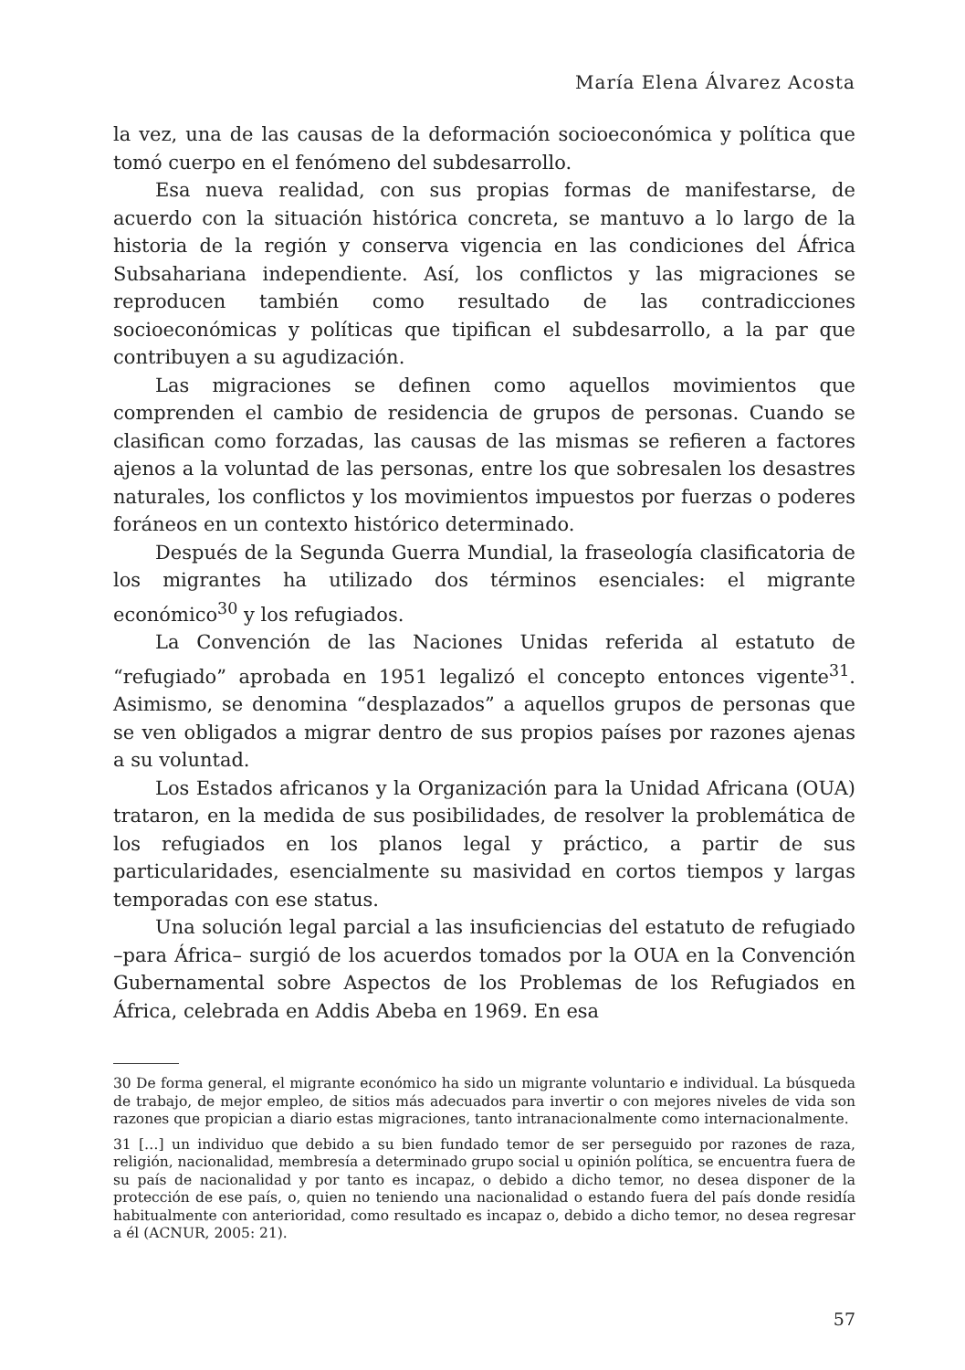María Elena Álvarez Acosta
la vez, una de las causas de la deformación socioeconómica y política que tomó cuerpo en el fenómeno del subdesarrollo.
Esa nueva realidad, con sus propias formas de manifestarse, de acuerdo con la situación histórica concreta, se mantuvo a lo largo de la historia de la región y conserva vigencia en las condiciones del África Subsahariana independiente. Así, los conflictos y las migraciones se reproducen también como resultado de las contradicciones socioeconómicas y políticas que tipifican el subdesarrollo, a la par que contribuyen a su agudización.
Las migraciones se definen como aquellos movimientos que comprenden el cambio de residencia de grupos de personas. Cuando se clasifican como forzadas, las causas de las mismas se refieren a factores ajenos a la voluntad de las personas, entre los que sobresalen los desastres naturales, los conflictos y los movimientos impuestos por fuerzas o poderes foráneos en un contexto histórico determinado.
Después de la Segunda Guerra Mundial, la fraseología clasificatoria de los migrantes ha utilizado dos términos esenciales: el migrante económico<sup>30</sup> y los refugiados.
La Convención de las Naciones Unidas referida al estatuto de “refugiado” aprobada en 1951 legalizó el concepto entonces vigente<sup>31</sup>. Asimismo, se denomina “desplazados” a aquellos grupos de personas que se ven obligados a migrar dentro de sus propios países por razones ajenas a su voluntad.
Los Estados africanos y la Organización para la Unidad Africana (OUA) trataron, en la medida de sus posibilidades, de resolver la problemática de los refugiados en los planos legal y práctico, a partir de sus particularidades, esencialmente su masividad en cortos tiempos y largas temporadas con ese status.
Una solución legal parcial a las insuficiencias del estatuto de refugiado –para África– surgió de los acuerdos tomados por la OUA en la Convención Gubernamental sobre Aspectos de los Problemas de los Refugiados en África, celebrada en Addis Abeba en 1969. En esa
30 De forma general, el migrante económico ha sido un migrante voluntario e individual. La búsqueda de trabajo, de mejor empleo, de sitios más adecuados para invertir o con mejores niveles de vida son razones que propician a diario estas migraciones, tanto intranacionalmente como internacionalmente.
31 […] un individuo que debido a su bien fundado temor de ser perseguido por razones de raza, religión, nacionalidad, membresía a determinado grupo social u opinión política, se encuentra fuera de su país de nacionalidad y por tanto es incapaz, o debido a dicho temor, no desea disponer de la protección de ese país, o, quien no teniendo una nacionalidad o estando fuera del país donde residía habitualmente con anterioridad, como resultado es incapaz o, debido a dicho temor, no desea regresar a él (ACNUR, 2005: 21).
57